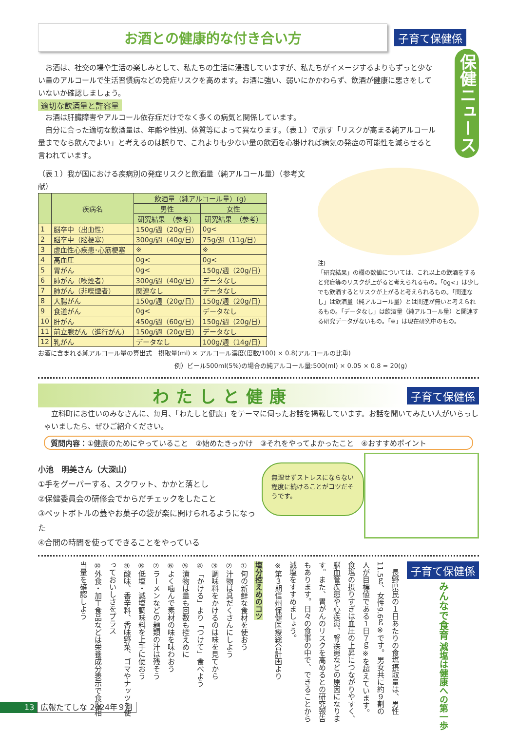保健ニュース
お酒との健康的な付き合い方
子育て保健係
　お酒は、社交の場や生活の楽しみとして、私たちの生活に浸透していますが、私たちがイメージするよりもずっと少ない量のアルコールで生活習慣病などの発症リスクを高めます。お酒に強い、弱いにかかわらず、飲酒が健康に悪さをしていないか確認しましょう。
適切な飲酒量と許容量
　お酒は肝臓障害やアルコール依存症だけでなく多くの病気と関係しています。
　自分に合った適切な飲酒量は、年齢や性別、体質等によって異なります。（表１）で示す「リスクが高まる純アルコール量までなら飲んでよい」と考えるのは誤りで、これよりも少ない量の飲酒を心掛ければ病気の発症の可能性を減らせると言われています。
（表１）我が国における疾病別の発症リスクと飲酒量（純アルコール量）（参考文献）
| | 疾病名 | 飲酒量（純アルコール量）(g) | |
| --- | --- | --- | --- |
| | | 男性 | 女性 |
| | | 研究結果 （参考） | 研究結果 （参考） |
| 1 | 脳卒中（出血性） | 150g/週（20g/日） | 0g< |
| 2 | 脳卒中（脳梗塞） | 300g/週（40g/日） | 75g/週（11g/日） |
| 3 | 虚血性心疾患･心筋梗塞 | ※ | ※ |
| 4 | 高血圧 | 0g< | 0g< |
| 5 | 胃がん | 0g< | 150g/週（20g/日） |
| 6 | 肺がん（喫煙者） | 300g/週（40g/日） | データなし |
| 7 | 肺がん（非喫煙者） | 関連なし | データなし |
| 8 | 大腸がん | 150g/週（20g/日） | 150g/週（20g/日） |
| 9 | 食道がん | 0g< | データなし |
| 10 | 肝がん | 450g/週（60g/日） | 150g/週（20g/日） |
| 11 | 前立腺がん（進行がん） | 150g/週（20g/日） | データなし |
| 12 | 乳がん | データなし | 100g/週（14g/日） |
注)
「研究結果」の欄の数値については、これ以上の飲酒をすると発症等のリスクが上がると考えられるもの。「0g<」は少しでも飲酒するとリスクが上がると考えられるもの。「関連なし」は飲酒量（純アルコール量）とは関連が無いと考えられるもの。「データなし」は飲酒量（純アルコール量）と関連する研究データがないもの。「※」は現在研究中のもの。
お酒に含まれる純アルコール量の算出式　摂取量(ml) × アルコール濃度(度数/100) × 0.8(アルコールの比重)
例）ビール500ml(5%)の場合の純アルコール量:500(ml) × 0.05 × 0.8 = 20(g)
わたしと健康
子育て保健係
　立科町にお住いのみなさんに、毎月、「わたしと健康」をテーマに伺ったお話を掲載しています。お話を聞いてみたい人がいらっしゃいましたら、ぜひご紹介ください。
質問内容：①健康のためにやっていること　②始めたきっかけ　③それをやってよかったこと　④おすすめポイント
小池　明美さん（大深山）
①手をグーパーする、スクワット、かかと落とし
②保健委員会の研修会でからだチェックをしたこと
③ペットボトルの蓋やお菓子の袋が楽に開けられるようになった
④合間の時間を使ってできることをやっている
無理せずストレスにならない程度に続けることがコツだそうです。
子育て保健係 みんなで食育 減塩は健康への第一歩
　長野県民の１日あたりの食塩摂取量は、男性11.5ｇ、女性9.6ｇ※です。男女共に約９割の人が目標値である１日７ｇ※を超えています。食塩の摂りすぎは血圧の上昇につながりやすく、脳血管疾患や心疾患、腎疾患などの原因になります。また、胃がんのリスクを高めるとの研究報告もあります。日々の食事の中で、できることから減塩をすすめましょう。
※第３期信州保健医療総合計画より
塩分控えめのコツ
①旬の新鮮な食材を使おう
②汁物は具だくさんにしよう
③調味料をかけるのは味を見てから
④「かける」より「つけて」食べよう
⑤漬物は量も回数も控えめに
⑥よく噛んで素材の味を味わおう
⑦ラーメンなどの麺類の汁は残そう
⑧低塩・減塩調味料を上手に使おう
⑨酸味、香辛料、香味野菜、ゴマやナッツを使っておいしさをプラス
⑩外食・加工食品などは栄養成分表示で食塩相当量を確認しよう
13 広報たてしな 2024年９月